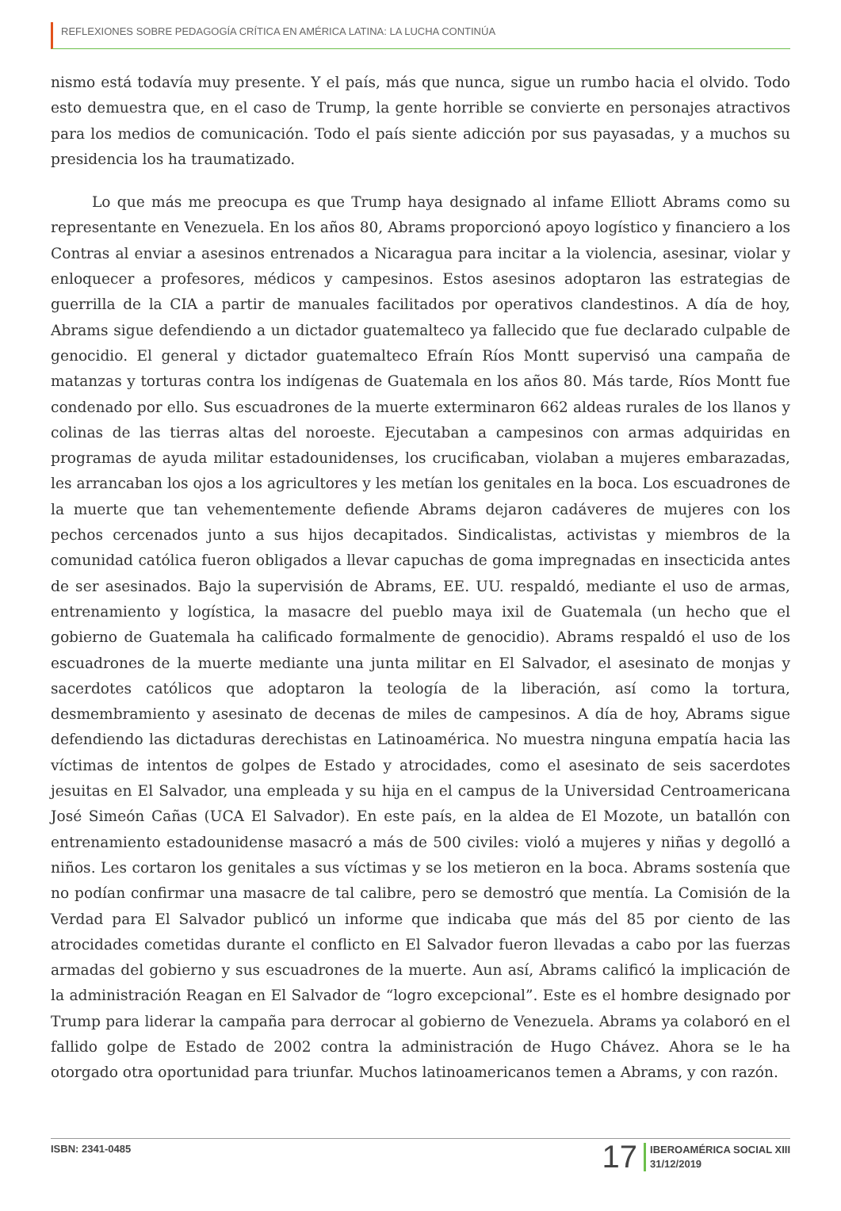REFLEXIONES SOBRE PEDAGOGÍA CRÍTICA EN AMÉRICA LATINA: LA LUCHA CONTINÚA
nismo está todavía muy presente. Y el país, más que nunca, sigue un rumbo hacia el olvido. Todo esto demuestra que, en el caso de Trump, la gente horrible se convierte en personajes atractivos para los medios de comunicación. Todo el país siente adicción por sus payasadas, y a muchos su presidencia los ha traumatizado.
Lo que más me preocupa es que Trump haya designado al infame Elliott Abrams como su representante en Venezuela. En los años 80, Abrams proporcionó apoyo logístico y financiero a los Contras al enviar a asesinos entrenados a Nicaragua para incitar a la violencia, asesinar, violar y enloquecer a profesores, médicos y campesinos. Estos asesinos adoptaron las estrategias de guerrilla de la CIA a partir de manuales facilitados por operativos clandestinos. A día de hoy, Abrams sigue defendiendo a un dictador guatemalteco ya fallecido que fue declarado culpable de genocidio. El general y dictador guatemalteco Efraín Ríos Montt supervisó una campaña de matanzas y torturas contra los indígenas de Guatemala en los años 80. Más tarde, Ríos Montt fue condenado por ello. Sus escuadrones de la muerte exterminaron 662 aldeas rurales de los llanos y colinas de las tierras altas del noroeste. Ejecutaban a campesinos con armas adquiridas en programas de ayuda militar estadounidenses, los crucificaban, violaban a mujeres embarazadas, les arrancaban los ojos a los agricultores y les metían los genitales en la boca. Los escuadrones de la muerte que tan vehementemente defiende Abrams dejaron cadáveres de mujeres con los pechos cercenados junto a sus hijos decapitados. Sindicalistas, activistas y miembros de la comunidad católica fueron obligados a llevar capuchas de goma impregnadas en insecticida antes de ser asesinados. Bajo la supervisión de Abrams, EE. UU. respaldó, mediante el uso de armas, entrenamiento y logística, la masacre del pueblo maya ixil de Guatemala (un hecho que el gobierno de Guatemala ha calificado formalmente de genocidio). Abrams respaldó el uso de los escuadrones de la muerte mediante una junta militar en El Salvador, el asesinato de monjas y sacerdotes católicos que adoptaron la teología de la liberación, así como la tortura, desmembramiento y asesinato de decenas de miles de campesinos. A día de hoy, Abrams sigue defendiendo las dictaduras derechistas en Latinoamérica. No muestra ninguna empatía hacia las víctimas de intentos de golpes de Estado y atrocidades, como el asesinato de seis sacerdotes jesuitas en El Salvador, una empleada y su hija en el campus de la Universidad Centroamericana José Simeón Cañas (UCA El Salvador). En este país, en la aldea de El Mozote, un batallón con entrenamiento estadounidense masacró a más de 500 civiles: violó a mujeres y niñas y degolló a niños. Les cortaron los genitales a sus víctimas y se los metieron en la boca. Abrams sostenía que no podían confirmar una masacre de tal calibre, pero se demostró que mentía. La Comisión de la Verdad para El Salvador publicó un informe que indicaba que más del 85 por ciento de las atrocidades cometidas durante el conflicto en El Salvador fueron llevadas a cabo por las fuerzas armadas del gobierno y sus escuadrones de la muerte. Aun así, Abrams calificó la implicación de la administración Reagan en El Salvador de “logro excepcional”. Este es el hombre designado por Trump para liderar la campaña para derrocar al gobierno de Venezuela. Abrams ya colaboró en el fallido golpe de Estado de 2002 contra la administración de Hugo Chávez. Ahora se le ha otorgado otra oportunidad para triunfar. Muchos latinoamericanos temen a Abrams, y con razón.
ISBN: 2341-0485
17
IBEROAMÉRICA SOCIAL XIII
31/12/2019